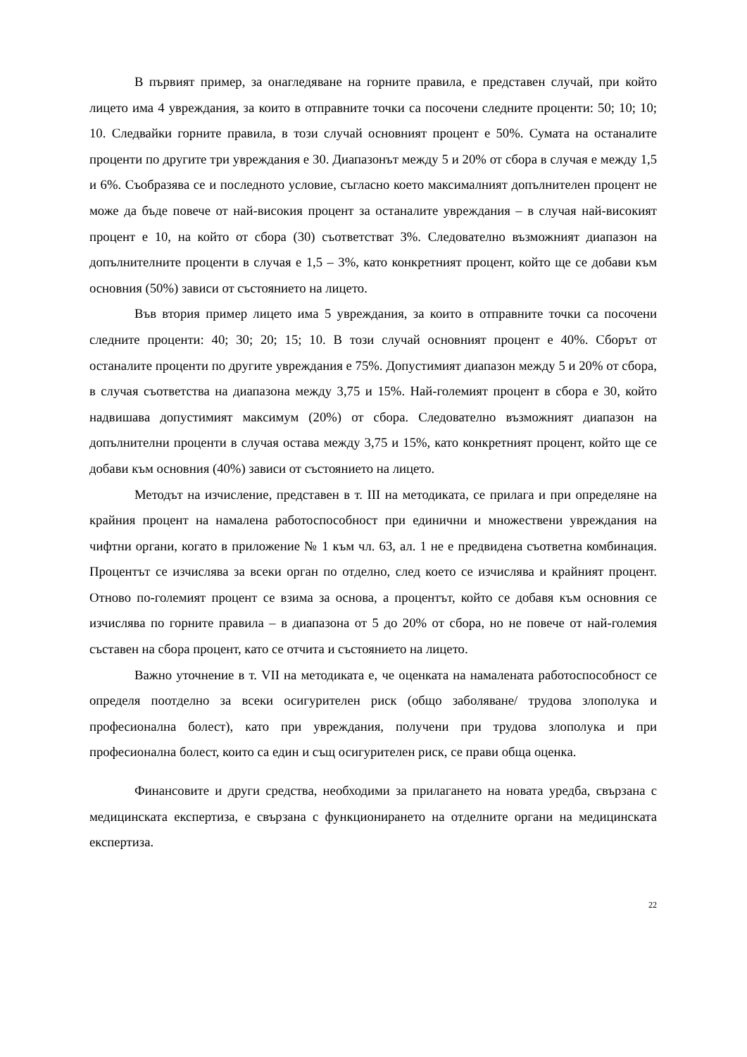В първият пример, за онагледяване на горните правила, е представен случай, при който лицето има 4 увреждания, за които в отправните точки са посочени следните проценти: 50; 10; 10; 10. Следвайки горните правила, в този случай основният процент е 50%. Сумата на останалите проценти по другите три увреждания е 30. Диапазонът между 5 и 20% от сбора в случая е между 1,5 и 6%. Съобразява се и последното условие, съгласно което максималният допълнителен процент не може да бъде повече от най-високия процент за останалите увреждания – в случая най-високият процент е 10, на който от сбора (30) съответстват 3%. Следователно възможният диапазон на допълнителните проценти в случая е 1,5 – 3%, като конкретният процент, който ще се добави към основния (50%) зависи от състоянието на лицето.
Във втория пример лицето има 5 увреждания, за които в отправните точки са посочени следните проценти: 40; 30; 20; 15; 10. В този случай основният процент е 40%. Сборът от останалите проценти по другите увреждания е 75%. Допустимият диапазон между 5 и 20% от сбора, в случая съответства на диапазона между 3,75 и 15%. Най-големият процент в сбора е 30, който надвишава допустимият максимум (20%) от сбора. Следователно възможният диапазон на допълнителни проценти в случая остава между 3,75 и 15%, като конкретният процент, който ще се добави към основния (40%) зависи от състоянието на лицето.
Методът на изчисление, представен в т. III на методиката, се прилага и при определяне на крайния процент на намалена работоспособност при единични и множествени увреждания на чифтни органи, когато в приложение № 1 към чл. 63, ал. 1 не е предвидена съответна комбинация. Процентът се изчислява за всеки орган по отделно, след което се изчислява и крайният процент. Отново по-големият процент се взима за основа, а процентът, който се добавя към основния се изчислява по горните правила – в диапазона от 5 до 20% от сбора, но не повече от най-големия съставен на сбора процент, като се отчита и състоянието на лицето.
Важно уточнение в т. VII на методиката е, че оценката на намалената работоспособност се определя поотделно за всеки осигурителен риск (общо заболяване/ трудова злополука и професионална болест), като при увреждания, получени при трудова злополука и при професионална болест, които са един и същ осигурителен риск, се прави обща оценка.
Финансовите и други средства, необходими за прилагането на новата уредба, свързана с медицинската експертиза, е свързана с функционирането на отделните органи на медицинската експертиза.
22